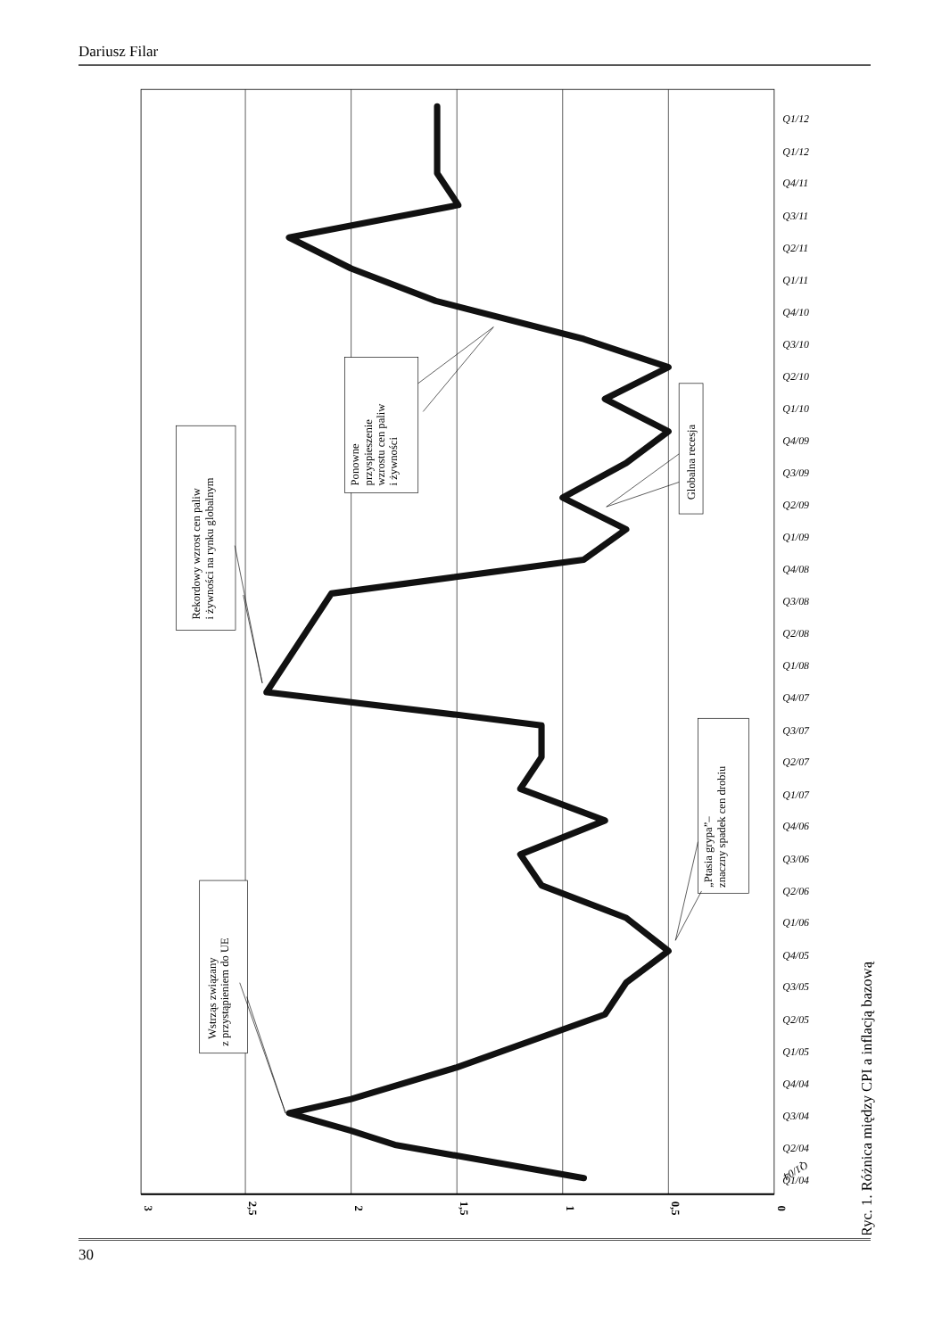Dariusz Filar
3
2,5
2
1,5
1
0,5
0
Q1/04
Q1/04
Q2/04
Q3/04
Q4/04
Q1/05
Q2/05
Q3/05
Q4/05
Q1/06
Q2/06
Q3/06
Q4/06
Q1/07
Q2/07
Q3/07
Q4/07
Q1/08
Q2/08
Q3/08
Q4/08
Q1/09
Q2/09
Q3/09
Q4/09
Q1/10
Q2/10
Q3/10
Q4/10
Q1/11
Q2/11
Q3/11
Q4/11
Q1/12
Q1/12
Wstrząs związany
z przystąpieniem do UE
Rekordowy wzrost cen paliw
i żywności na rynku globalnym
Ponowne
przyspieszenie
wzrostu cen paliw
i żywności
Globalna recesja
„Ptasia grypa”–
znaczny spadek cen drobiu
Ryc. 1. Różnica między CPI a inflacją bazową
30